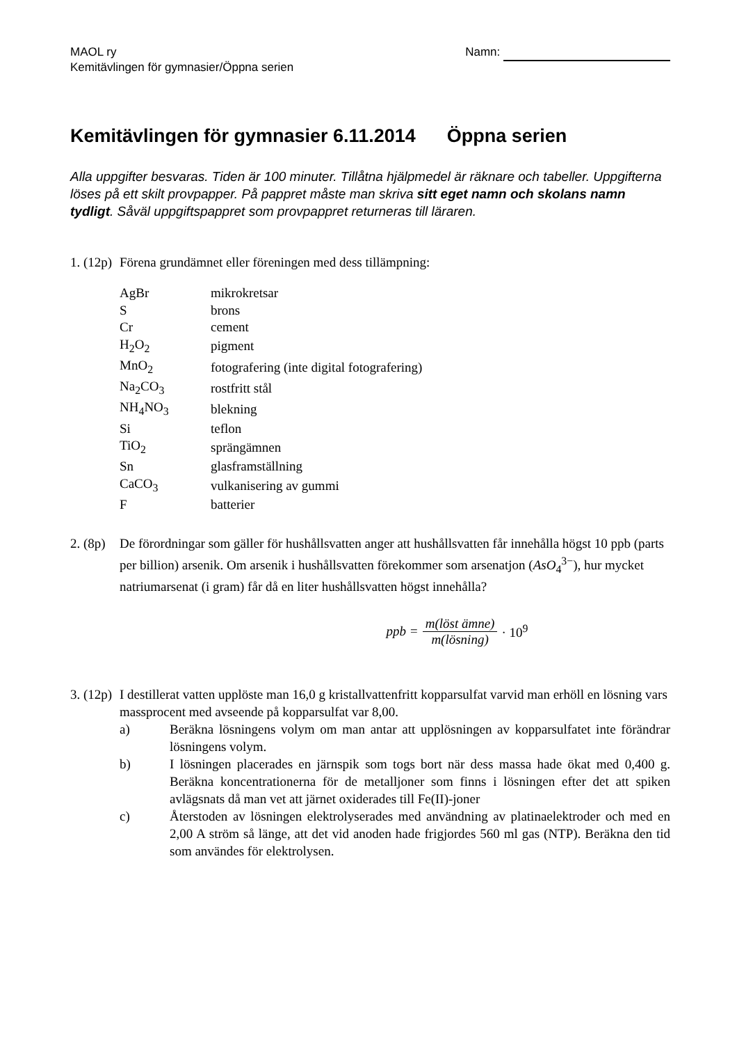MAOL ry
Kemitävlingen för gymnasier/Öppna serien
Namn:
Kemitävlingen för gymnasier 6.11.2014 Öppna serien
Alla uppgifter besvaras. Tiden är 100 minuter. Tillåtna hjälpmedel är räknare och tabeller. Uppgifterna löses på ett skilt provpapper. På pappret måste man skriva sitt eget namn och skolans namn tydligt. Såväl uppgiftspappret som provpappret returneras till läraren.
1. (12p)
Förena grundämnet eller föreningen med dess tillämpning:
| AgBr | mikrokretsar |
| S | brons |
| Cr | cement |
| H<sub>2</sub>O<sub>2</sub> | pigment |
| MnO<sub>2</sub> | fotografering (inte digital fotografering) |
| Na<sub>2</sub>CO<sub>3</sub> | rostfritt stål |
| NH<sub>4</sub>NO<sub>3</sub> | blekning |
| Si | teflon |
| TiO<sub>2</sub> | sprängämnen |
| Sn | glasframställning |
| CaCO<sub>3</sub> | vulkanisering av gummi |
| F | batterier |
2. (8p)
De förordningar som gäller för hushållsvatten anger att hushållsvatten får innehålla högst 10 ppb (parts per billion) arsenik. Om arsenik i hushållsvatten förekommer som arsenatjon (AsO<sub>4</sub><sup>3−</sup>), hur mycket natriumarsenat (i gram) får då en liter hushållsvatten högst innehålla?
ppb = m(löst ämne) m(lösning) · 10<sup>9</sup>
3. (12p)
I destillerat vatten upplöste man 16,0 g kristallvattenfritt kopparsulfat varvid man erhöll en lösning vars massprocent med avseende på kopparsulfat var 8,00.
a) Beräkna lösningens volym om man antar att upplösningen av kopparsulfatet inte förändrar lösningens volym.
b) I lösningen placerades en järnspik som togs bort när dess massa hade ökat med 0,400 g. Beräkna koncentrationerna för de metalljoner som finns i lösningen efter det att spiken avlägsnats då man vet att järnet oxiderades till Fe(II)-joner
c) Återstoden av lösningen elektrolyserades med användning av platinaelektroder och med en 2,00 A ström så länge, att det vid anoden hade frigjordes 560 ml gas (NTP). Beräkna den tid som användes för elektrolysen.